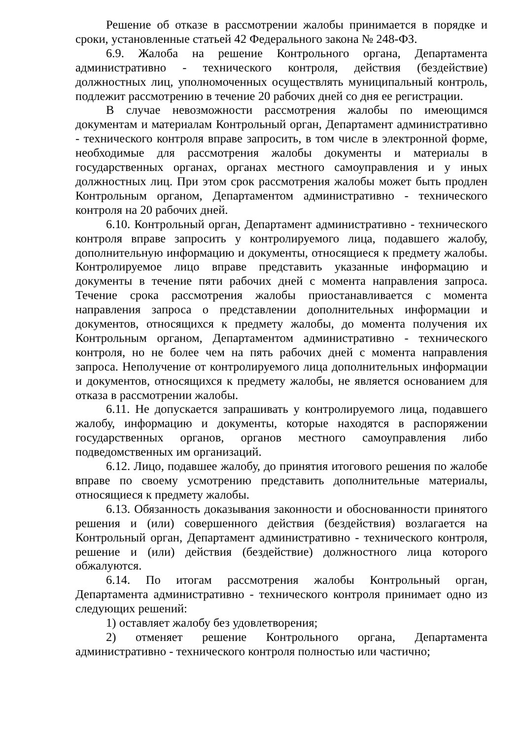Решение об отказе в рассмотрении жалобы принимается в порядке и сроки, установленные статьей 42 Федерального закона № 248-ФЗ.
6.9. Жалоба на решение Контрольного органа, Департамента административно - технического контроля, действия (бездействие) должностных лиц, уполномоченных осуществлять муниципальный контроль, подлежит рассмотрению в течение 20 рабочих дней со дня ее регистрации.
В случае невозможности рассмотрения жалобы по имеющимся документам и материалам Контрольный орган, Департамент административно - технического контроля вправе запросить, в том числе в электронной форме, необходимые для рассмотрения жалобы документы и материалы в государственных органах, органах местного самоуправления и у иных должностных лиц. При этом срок рассмотрения жалобы может быть продлен Контрольным органом, Департаментом административно - технического контроля на 20 рабочих дней.
6.10. Контрольный орган, Департамент административно - технического контроля вправе запросить у контролируемого лица, подавшего жалобу, дополнительную информацию и документы, относящиеся к предмету жалобы. Контролируемое лицо вправе представить указанные информацию и документы в течение пяти рабочих дней с момента направления запроса. Течение срока рассмотрения жалобы приостанавливается с момента направления запроса о представлении дополнительных информации и документов, относящихся к предмету жалобы, до момента получения их Контрольным органом, Департаментом административно - технического контроля, но не более чем на пять рабочих дней с момента направления запроса. Неполучение от контролируемого лица дополнительных информации и документов, относящихся к предмету жалобы, не является основанием для отказа в рассмотрении жалобы.
6.11. Не допускается запрашивать у контролируемого лица, подавшего жалобу, информацию и документы, которые находятся в распоряжении государственных органов, органов местного самоуправления либо подведомственных им организаций.
6.12. Лицо, подавшее жалобу, до принятия итогового решения по жалобе вправе по своему усмотрению представить дополнительные материалы, относящиеся к предмету жалобы.
6.13. Обязанность доказывания законности и обоснованности принятого решения и (или) совершенного действия (бездействия) возлагается на Контрольный орган, Департамент административно - технического контроля, решение и (или) действия (бездействие) должностного лица которого обжалуются.
6.14. По итогам рассмотрения жалобы Контрольный орган, Департамента административно - технического контроля принимает одно из следующих решений:
1) оставляет жалобу без удовлетворения;
2) отменяет решение Контрольного органа, Департамента административно - технического контроля полностью или частично;